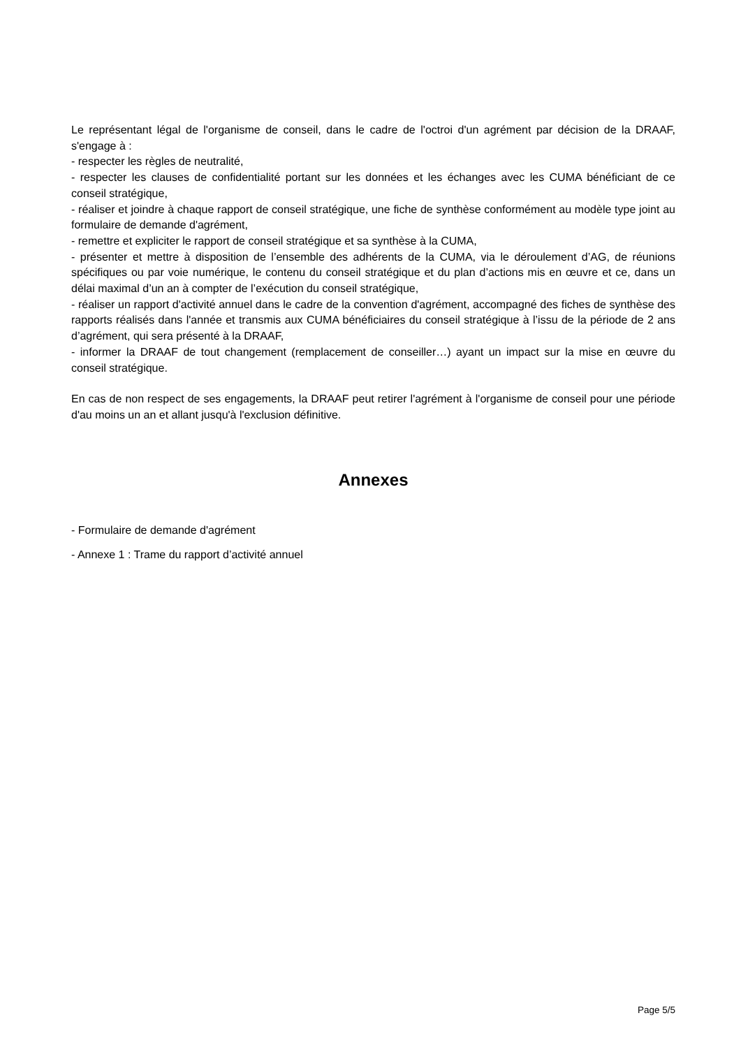Le représentant légal de l'organisme de conseil, dans le cadre de l'octroi d'un agrément par décision de la DRAAF, s'engage à :
- respecter les règles de neutralité,
- respecter les clauses de confidentialité portant sur les données et les échanges avec les CUMA bénéficiant de ce conseil stratégique,
- réaliser et joindre à chaque rapport de conseil stratégique, une fiche de synthèse conformément au modèle type joint au formulaire de demande d'agrément,
- remettre et expliciter le rapport de conseil stratégique et sa synthèse à la CUMA,
- présenter et mettre à disposition de l’ensemble des adhérents de la CUMA, via le déroulement d’AG, de réunions spécifiques ou par voie numérique, le contenu du conseil stratégique et du plan d’actions mis en œuvre et ce, dans un délai maximal d’un an à compter de l’exécution du conseil stratégique,
- réaliser un rapport d'activité annuel dans le cadre de la convention d'agrément, accompagné des fiches de synthèse des rapports réalisés dans l'année et transmis aux CUMA bénéficiaires du conseil stratégique à l’issu de la période de 2 ans d’agrément, qui sera présenté à la DRAAF,
- informer la DRAAF de tout changement (remplacement de conseiller…) ayant un impact sur la mise en œuvre du conseil stratégique.
En cas de non respect de ses engagements, la DRAAF peut retirer l'agrément à l'organisme de conseil pour une période d'au moins un an et allant jusqu'à l'exclusion définitive.
Annexes
- Formulaire de demande d'agrément
- Annexe 1 : Trame du rapport d’activité annuel
Page 5/5